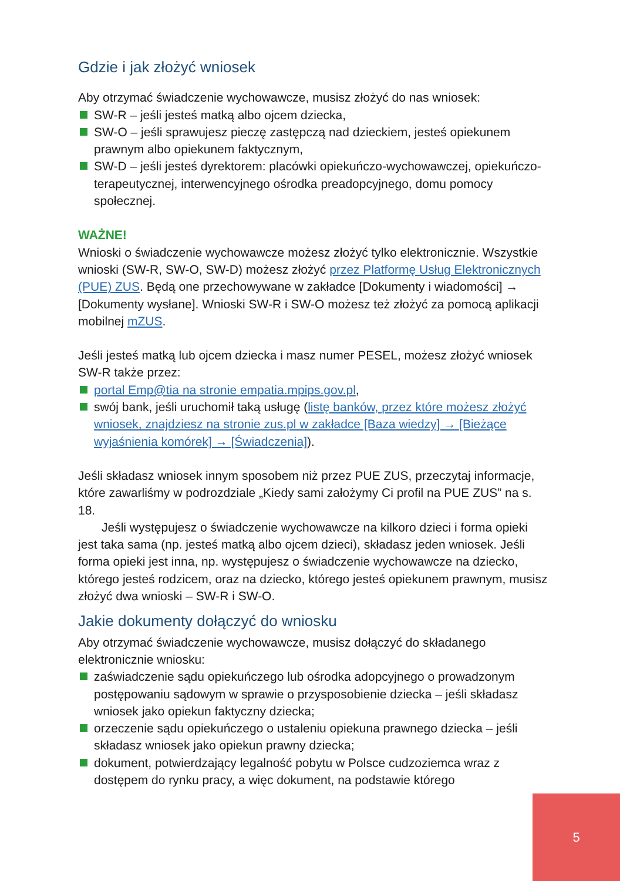Gdzie i jak złożyć wniosek
Aby otrzymać świadczenie wychowawcze, musisz złożyć do nas wniosek:
SW-R – jeśli jesteś matką albo ojcem dziecka,
SW-O – jeśli sprawujesz pieczę zastępczą nad dzieckiem, jesteś opiekunem prawnym albo opiekunem faktycznym,
SW-D – jeśli jesteś dyrektorem: placówki opiekuńczo-wychowawczej, opiekuńczo-terapeutycznej, interwencyjnego ośrodka preadopcyjnego, domu pomocy społecznej.
WAŻNE!
Wnioski o świadczenie wychowawcze możesz złożyć tylko elektronicznie. Wszystkie wnioski (SW-R, SW-O, SW-D) możesz złożyć przez Platformę Usług Elektronicznych (PUE) ZUS. Będą one przechowywane w zakładce [Dokumenty i wiadomości] → [Dokumenty wysłane]. Wnioski SW-R i SW-O możesz też złożyć za pomocą aplikacji mobilnej mZUS.
Jeśli jesteś matką lub ojcem dziecka i masz numer PESEL, możesz złożyć wniosek SW-R także przez:
portal Emp@tia na stronie empatia.mpips.gov.pl,
swój bank, jeśli uruchomił taką usługę (listę banków, przez które możesz złożyć wniosek, znajdziesz na stronie zus.pl w zakładce [Baza wiedzy] → [Bieżące wyjaśnienia komórek] → [Świadczenia]).
Jeśli składasz wniosek innym sposobem niż przez PUE ZUS, przeczytaj informacje, które zawarliśmy w podrozdziale „Kiedy sami założymy Ci profil na PUE ZUS” na s. 18.
Jeśli występujesz o świadczenie wychowawcze na kilkoro dzieci i forma opieki jest taka sama (np. jesteś matką albo ojcem dzieci), składasz jeden wniosek. Jeśli forma opieki jest inna, np. występujesz o świadczenie wychowawcze na dziecko, którego jesteś rodzicem, oraz na dziecko, którego jesteś opiekunem prawnym, musisz złożyć dwa wnioski – SW-R i SW-O.
Jakie dokumenty dołączyć do wniosku
Aby otrzymać świadczenie wychowawcze, musisz dołączyć do składanego elektronicznie wniosku:
zaświadczenie sądu opiekuńczego lub ośrodka adopcyjnego o prowadzonym postępowaniu sądowym w sprawie o przysposobienie dziecka – jeśli składasz wniosek jako opiekun faktyczny dziecka;
orzeczenie sądu opiekuńczego o ustaleniu opiekuna prawnego dziecka – jeśli składasz wniosek jako opiekun prawny dziecka;
dokument, potwierdzający legalność pobytu w Polsce cudzoziemca wraz z dostępem do rynku pracy, a więc dokument, na podstawie którego
5